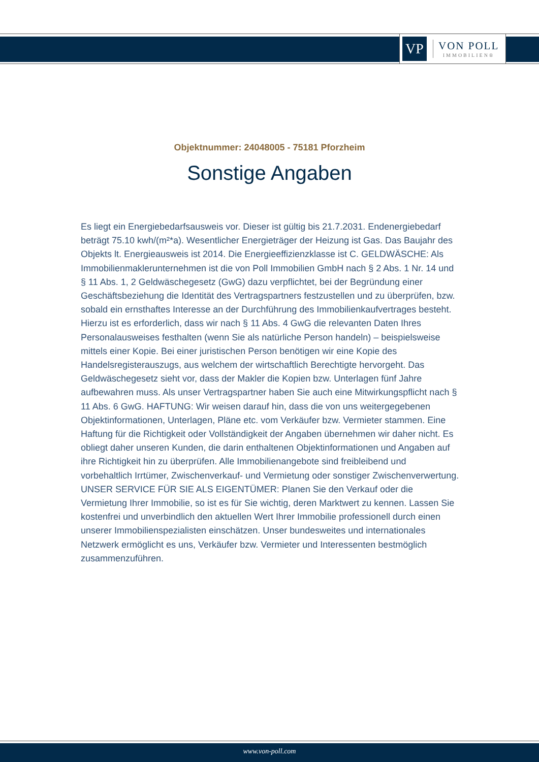VP
VON POLL
IMMOBILIEN®
Objektnummer: 24048005 - 75181 Pforzheim
Sonstige Angaben
Es liegt ein Energiebedarfsausweis vor. Dieser ist gültig bis 21.7.2031. Endenergiebedarf beträgt 75.10 kwh/(m²*a). Wesentlicher Energieträger der Heizung ist Gas. Das Baujahr des Objekts lt. Energieausweis ist 2014. Die Energieeffizienzklasse ist C. GELDWÄSCHE: Als Immobilienmaklerunternehmen ist die von Poll Immobilien GmbH nach § 2 Abs. 1 Nr. 14 und § 11 Abs. 1, 2 Geldwäschegesetz (GwG) dazu verpflichtet, bei der Begründung einer Geschäftsbeziehung die Identität des Vertragspartners festzustellen und zu überprüfen, bzw. sobald ein ernsthaftes Interesse an der Durchführung des Immobilienkaufvertrages besteht. Hierzu ist es erforderlich, dass wir nach § 11 Abs. 4 GwG die relevanten Daten Ihres Personalausweises festhalten (wenn Sie als natürliche Person handeln) – beispielsweise mittels einer Kopie. Bei einer juristischen Person benötigen wir eine Kopie des Handelsregisterauszugs, aus welchem der wirtschaftlich Berechtigte hervorgeht. Das Geldwäschegesetz sieht vor, dass der Makler die Kopien bzw. Unterlagen fünf Jahre aufbewahren muss. Als unser Vertragspartner haben Sie auch eine Mitwirkungspflicht nach § 11 Abs. 6 GwG. HAFTUNG: Wir weisen darauf hin, dass die von uns weitergegebenen Objektinformationen, Unterlagen, Pläne etc. vom Verkäufer bzw. Vermieter stammen. Eine Haftung für die Richtigkeit oder Vollständigkeit der Angaben übernehmen wir daher nicht. Es obliegt daher unseren Kunden, die darin enthaltenen Objektinformationen und Angaben auf ihre Richtigkeit hin zu überprüfen. Alle Immobilienangebote sind freibleibend und vorbehaltlich Irrtümer, Zwischenverkauf- und Vermietung oder sonstiger Zwischenverwertung. UNSER SERVICE FÜR SIE ALS EIGENTÜMER: Planen Sie den Verkauf oder die Vermietung Ihrer Immobilie, so ist es für Sie wichtig, deren Marktwert zu kennen. Lassen Sie kostenfrei und unverbindlich den aktuellen Wert Ihrer Immobilie professionell durch einen unserer Immobilienspezialisten einschätzen. Unser bundesweites und internationales Netzwerk ermöglicht es uns, Verkäufer bzw. Vermieter und Interessenten bestmöglich zusammenzuführen.
www.von-poll.com